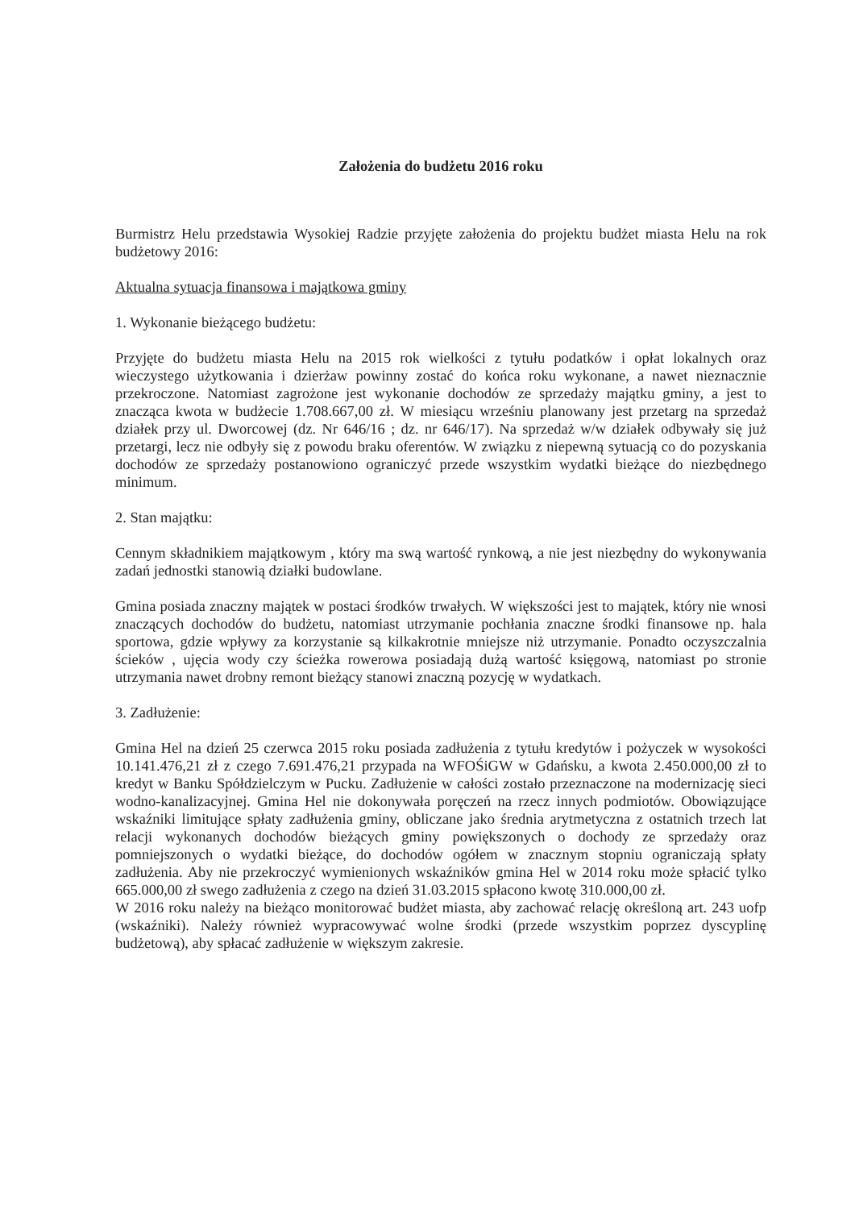Założenia do budżetu 2016 roku
Burmistrz Helu przedstawia Wysokiej Radzie przyjęte założenia do projektu budżet miasta Helu na rok budżetowy 2016:
Aktualna sytuacja finansowa i majątkowa gminy
1. Wykonanie bieżącego budżetu:
Przyjęte do budżetu miasta Helu na 2015 rok wielkości z tytułu podatków i opłat lokalnych oraz wieczystego użytkowania i dzierżaw powinny zostać do końca roku wykonane, a nawet nieznacznie przekroczone. Natomiast zagrożone jest wykonanie dochodów ze sprzedaży majątku gminy, a jest to znacząca kwota w budżecie 1.708.667,00 zł. W miesiącu wrześniu planowany jest przetarg na sprzedaż działek przy ul. Dworcowej (dz. Nr 646/16 ; dz. nr 646/17). Na sprzedaż w/w działek odbywały się już przetargi, lecz nie odbyły się z powodu braku oferentów. W związku z niepewną sytuacją co do pozyskania dochodów ze sprzedaży postanowiono ograniczyć przede wszystkim wydatki bieżące do niezbędnego minimum.
2. Stan majątku:
Cennym składnikiem majątkowym , który ma swą wartość rynkową, a nie jest niezbędny do wykonywania zadań jednostki stanowią działki budowlane.
Gmina posiada znaczny majątek w postaci środków trwałych. W większości jest to majątek, który nie wnosi znaczących dochodów do budżetu, natomiast utrzymanie pochłania znaczne środki finansowe np. hala sportowa, gdzie wpływy za korzystanie są kilkakrotnie mniejsze niż utrzymanie. Ponadto oczyszczalnia ścieków , ujęcia wody czy ścieżka rowerowa posiadają dużą wartość księgową, natomiast po stronie utrzymania nawet drobny remont bieżący stanowi znaczną pozycję w wydatkach.
3. Zadłużenie:
Gmina Hel na dzień 25 czerwca 2015 roku posiada zadłużenia z tytułu kredytów i pożyczek w wysokości 10.141.476,21 zł z czego 7.691.476,21 przypada na WFOŚiGW w Gdańsku, a kwota 2.450.000,00 zł to kredyt w Banku Spółdzielczym w Pucku. Zadłużenie w całości zostało przeznaczone na modernizację sieci wodno-kanalizacyjnej. Gmina Hel nie dokonywała poręczeń na rzecz innych podmiotów. Obowiązujące wskaźniki limitujące spłaty zadłużenia gminy, obliczane jako średnia arytmetyczna z ostatnich trzech lat relacji wykonanych dochodów bieżących gminy powiększonych o dochody ze sprzedaży oraz pomniejszonych o wydatki bieżące, do dochodów ogółem w znacznym stopniu ograniczają spłaty zadłużenia. Aby nie przekroczyć wymienionych wskaźników gmina Hel w 2014 roku może spłacić tylko 665.000,00 zł swego zadłużenia z czego na dzień 31.03.2015 spłacono kwotę 310.000,00 zł.
W 2016 roku należy na bieżąco monitorować budżet miasta, aby zachować relację określoną art. 243 uofp (wskaźniki). Należy również wypracowywać wolne środki (przede wszystkim poprzez dyscyplinę budżetową), aby spłacać zadłużenie w większym zakresie.